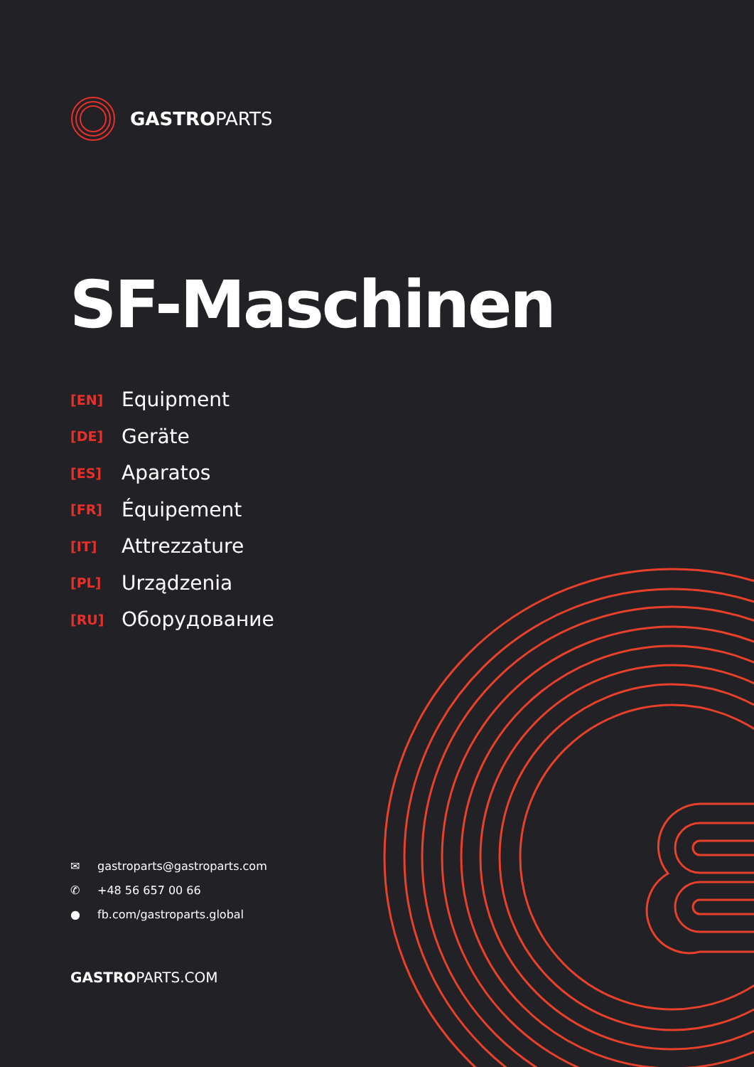GASTROPARTS
SF-Maschinen
[EN] Equipment
[DE] Geräte
[ES] Aparatos
[FR] Équipement
[IT] Attrezzature
[PL] Urządzenia
[RU] Оборудование
✉ gastroparts@gastroparts.com
✆ +48 56 657 00 66
● fb.com/gastroparts.global
GASTROPARTS.COM